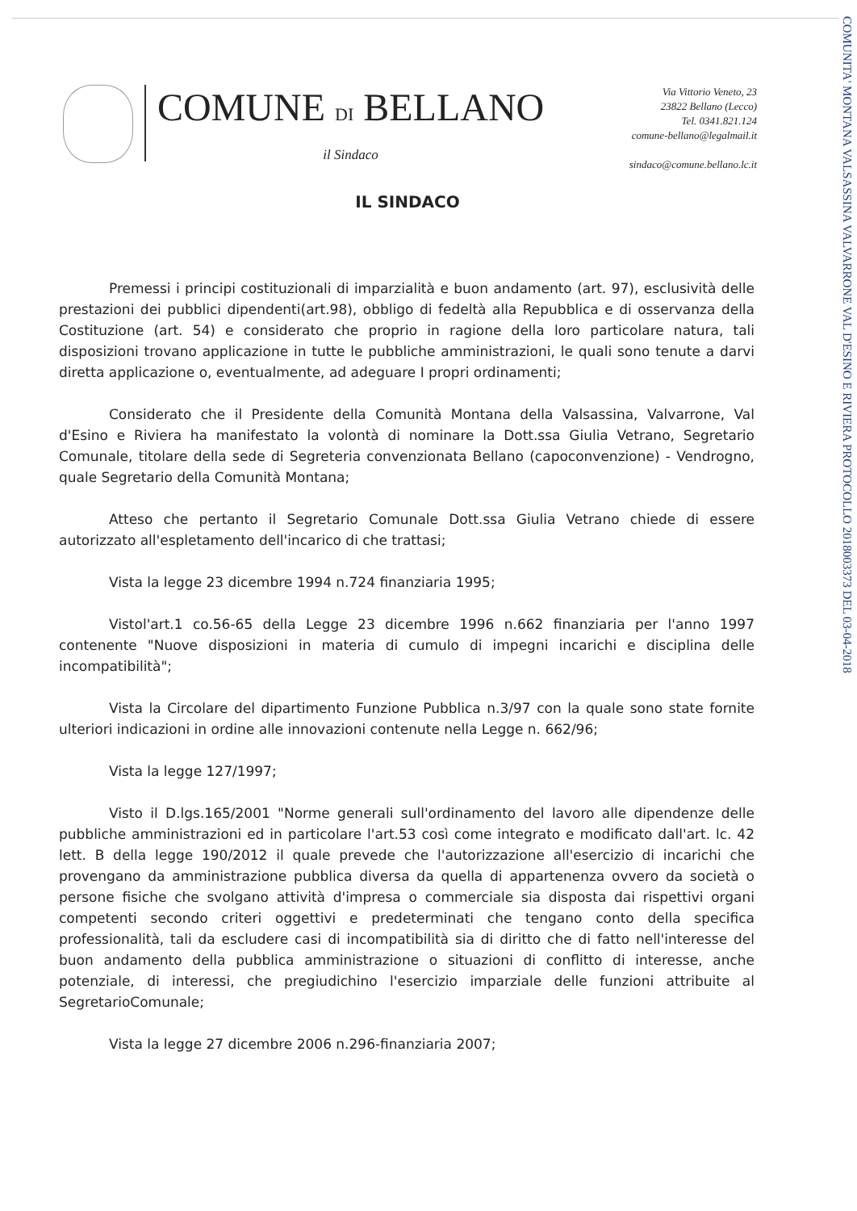COMUNE DI BELLANO
il Sindaco
Via Vittorio Veneto, 23
23822 Bellano (Lecco)
Tel. 0341.821.124
comune-bellano@legalmail.it
sindaco@comune.bellano.lc.it
IL SINDACO
Premessi i principi costituzionali di imparzialità e buon andamento (art. 97), esclusività delle prestazioni dei pubblici dipendenti(art.98), obbligo di fedeltà alla Repubblica e di osservanza della Costituzione (art. 54) e considerato che proprio in ragione della loro particolare natura, tali disposizioni trovano applicazione in tutte le pubbliche amministrazioni, le quali sono tenute a darvi diretta applicazione o, eventualmente, ad adeguare I propri ordinamenti;
Considerato che il Presidente della Comunità Montana della Valsassina, Valvarrone, Val d'Esino e Riviera ha manifestato la volontà di nominare la Dott.ssa Giulia Vetrano, Segretario Comunale, titolare della sede di Segreteria convenzionata Bellano (capoconvenzione) - Vendrogno, quale Segretario della Comunità Montana;
Atteso che pertanto il Segretario Comunale Dott.ssa Giulia Vetrano chiede di essere autorizzato all'espletamento dell'incarico di che trattasi;
Vista la legge 23 dicembre 1994 n.724 finanziaria 1995;
Vistol'art.1 co.56-65 della Legge 23 dicembre 1996 n.662 finanziaria per l'anno 1997 contenente "Nuove disposizioni in materia di cumulo di impegni incarichi e disciplina delle incompatibilità";
Vista la Circolare del dipartimento Funzione Pubblica n.3/97 con la quale sono state fornite ulteriori indicazioni in ordine alle innovazioni contenute nella Legge n. 662/96;
Vista la legge 127/1997;
Visto il D.lgs.165/2001 "Norme generali sull'ordinamento del lavoro alle dipendenze delle pubbliche amministrazioni ed in particolare l'art.53 così come integrato e modificato dall'art. lc. 42 lett. B della legge 190/2012 il quale prevede che l'autorizzazione all'esercizio di incarichi che provengano da amministrazione pubblica diversa da quella di appartenenza ovvero da società o persone fisiche che svolgano attività d'impresa o commerciale sia disposta dai rispettivi organi competenti secondo criteri oggettivi e predeterminati che tengano conto della specifica professionalità, tali da escludere casi di incompatibilità sia di diritto che di fatto nell'interesse del buon andamento della pubblica amministrazione o situazioni di conflitto di interesse, anche potenziale, di interessi, che pregiudichino l'esercizio imparziale delle funzioni attribuite al SegretarioComunale;
Vista la legge 27 dicembre 2006 n.296-finanziaria 2007;
COMUNITA' MONTANA VALSASSINA VALVARRONE VAL D'ESINO E RIVIERA PROTOCOLLO 2018003373 DEL 03-04-2018